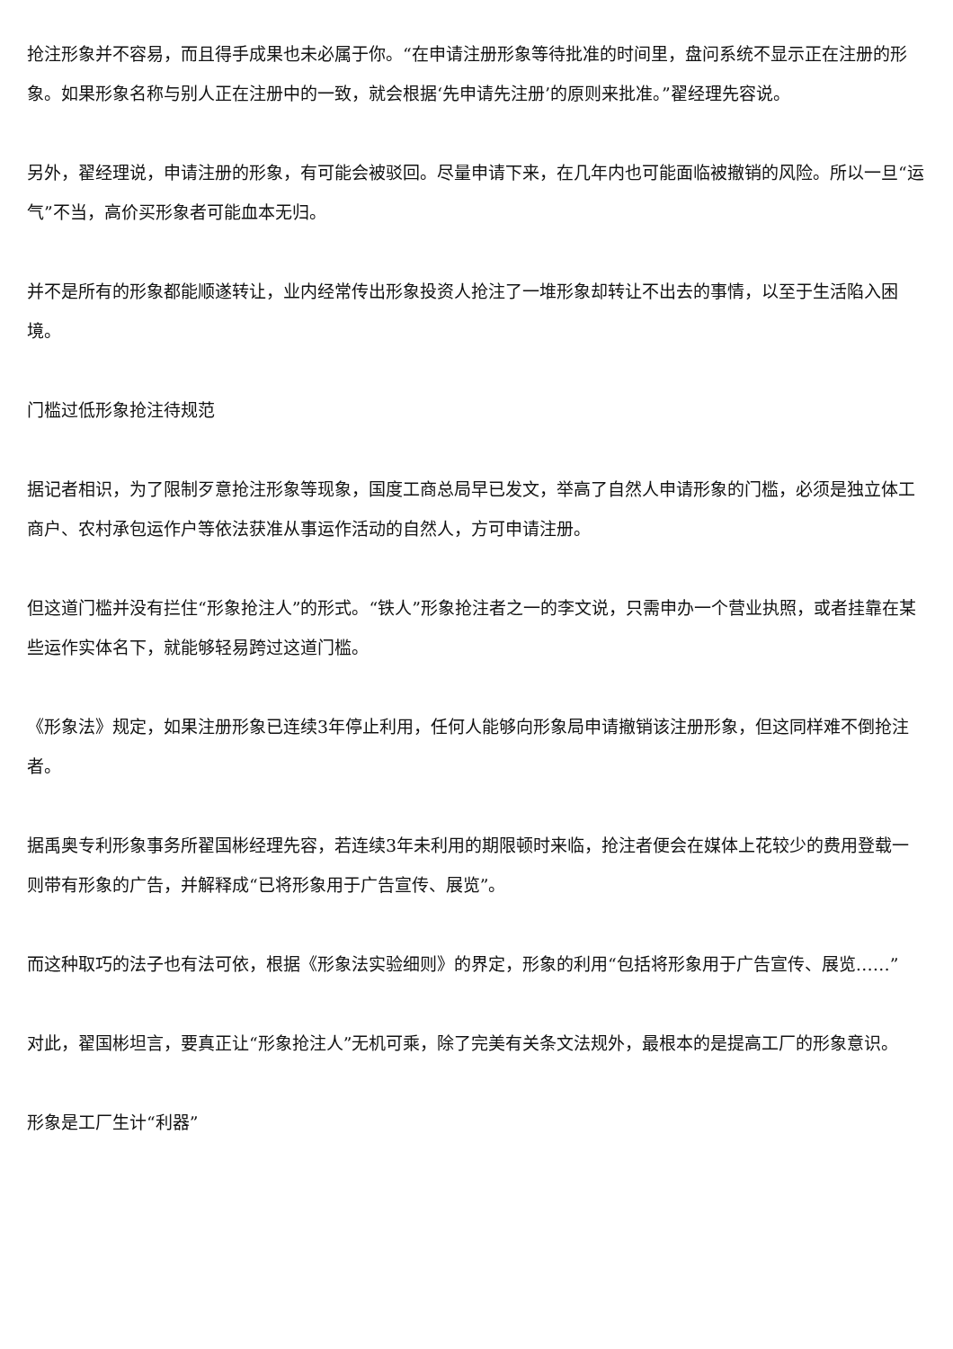抢注形象并不容易，而且得手成果也未必属于你。“在申请注册形象等待批准的时间里，盘问系统不显示正在注册的形象。如果形象名称与别人正在注册中的一致，就会根据‘先申请先注册’的原则来批准。”翟经理先容说。
另外，翟经理说，申请注册的形象，有可能会被驳回。尽量申请下来，在几年内也可能面临被撤销的风险。所以一旦“运气”不当，高价买形象者可能血本无归。
并不是所有的形象都能顺遂转让，业内经常传出形象投资人抢注了一堆形象却转让不出去的事情，以至于生活陷入困境。
门槛过低形象抢注待规范
据记者相识，为了限制歹意抢注形象等现象，国度工商总局早已发文，举高了自然人申请形象的门槛，必须是独立体工商户、农村承包运作户等依法获准从事运作活动的自然人，方可申请注册。
但这道门槛并没有拦住“形象抢注人”的形式。“铁人”形象抢注者之一的李文说，只需申办一个营业执照，或者挂靠在某些运作实体名下，就能够轻易跨过这道门槛。
《形象法》规定，如果注册形象已连续3年停止利用，任何人能够向形象局申请撤销该注册形象，但这同样难不倒抢注者。
据禹奥专利形象事务所翟国彬经理先容，若连续3年未利用的期限顿时来临，抢注者便会在媒体上花较少的费用登载一则带有形象的广告，并解释成“已将形象用于广告宣传、展览”。
而这种取巧的法子也有法可依，根据《形象法实验细则》的界定，形象的利用“包括将形象用于广告宣传、展览……”
对此，翟国彬坦言，要真正让“形象抢注人”无机可乘，除了完美有关条文法规外，最根本的是提高工厂的形象意识。
形象是工厂生计“利器”